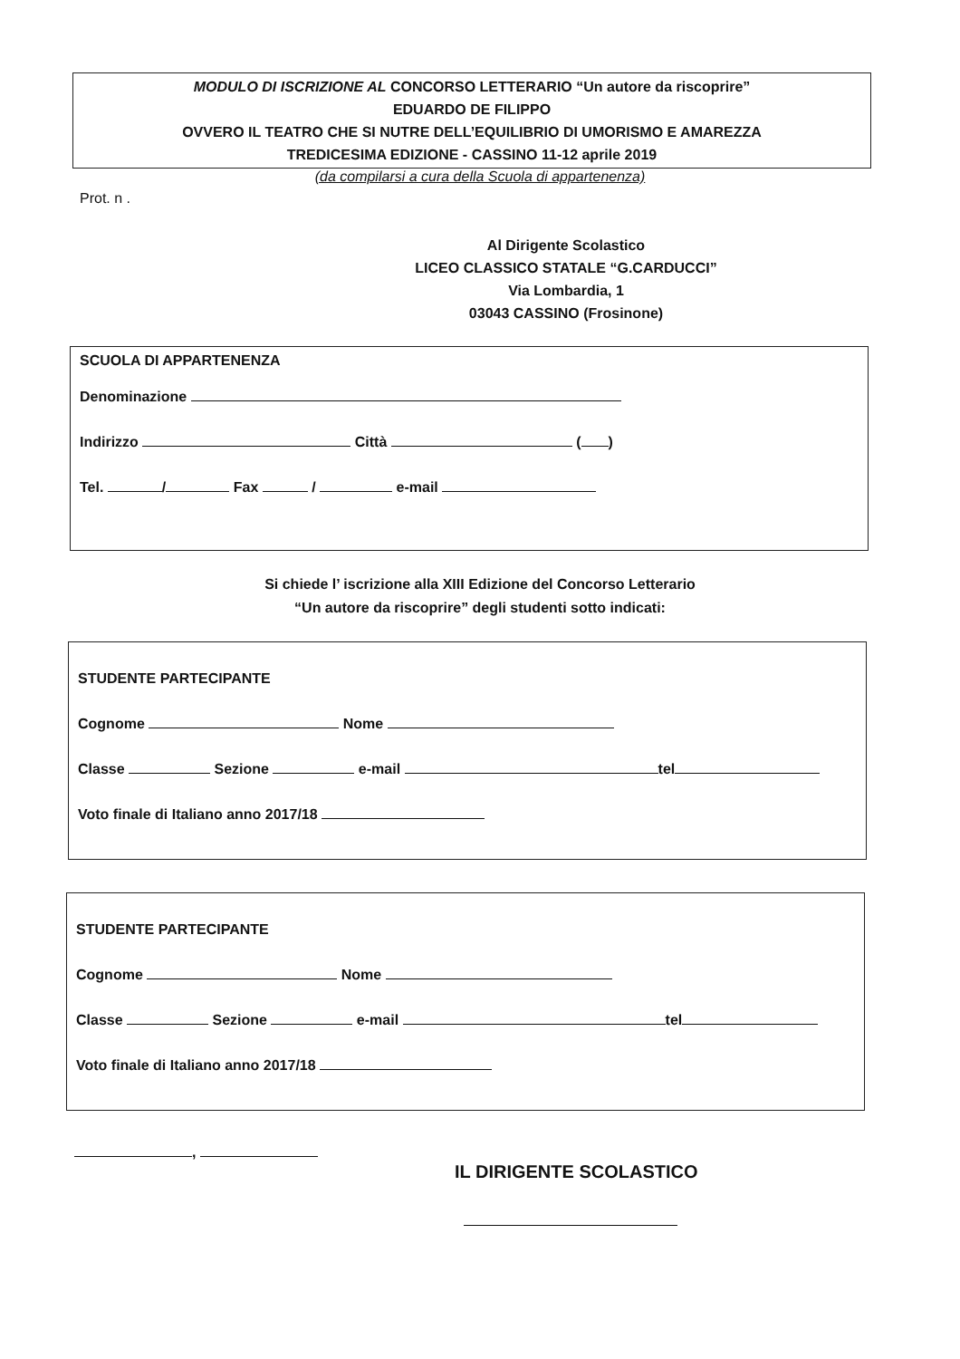MODULO DI ISCRIZIONE AL CONCORSO LETTERARIO “Un autore da riscoprire”
EDUARDO DE FILIPPO
OVVERO IL TEATRO CHE SI NUTRE DELL’EQUILIBRIO DI UMORISMO E AMAREZZA
TREDICESIMA EDIZIONE - CASSINO 11-12 aprile 2019
(da compilarsi a cura della Scuola di appartenenza)
Prot. n .
Al Dirigente Scolastico
LICEO CLASSICO STATALE “G.CARDUCCI”
Via Lombardia, 1
03043 CASSINO (Frosinone)
SCUOLA DI APPARTENENZA
Denominazione
Indirizzo Città ( )
Tel. / Fax / e-mail
Si chiede l’ iscrizione alla XIII Edizione del Concorso Letterario
“Un autore da riscoprire” degli studenti sotto indicati:
STUDENTE PARTECIPANTE
Cognome Nome
Classe Sezione e-mail tel
Voto finale di Italiano anno 2017/18
STUDENTE PARTECIPANTE
Cognome Nome
Classe Sezione e-mail tel
Voto finale di Italiano anno 2017/18
,
IL DIRIGENTE SCOLASTICO